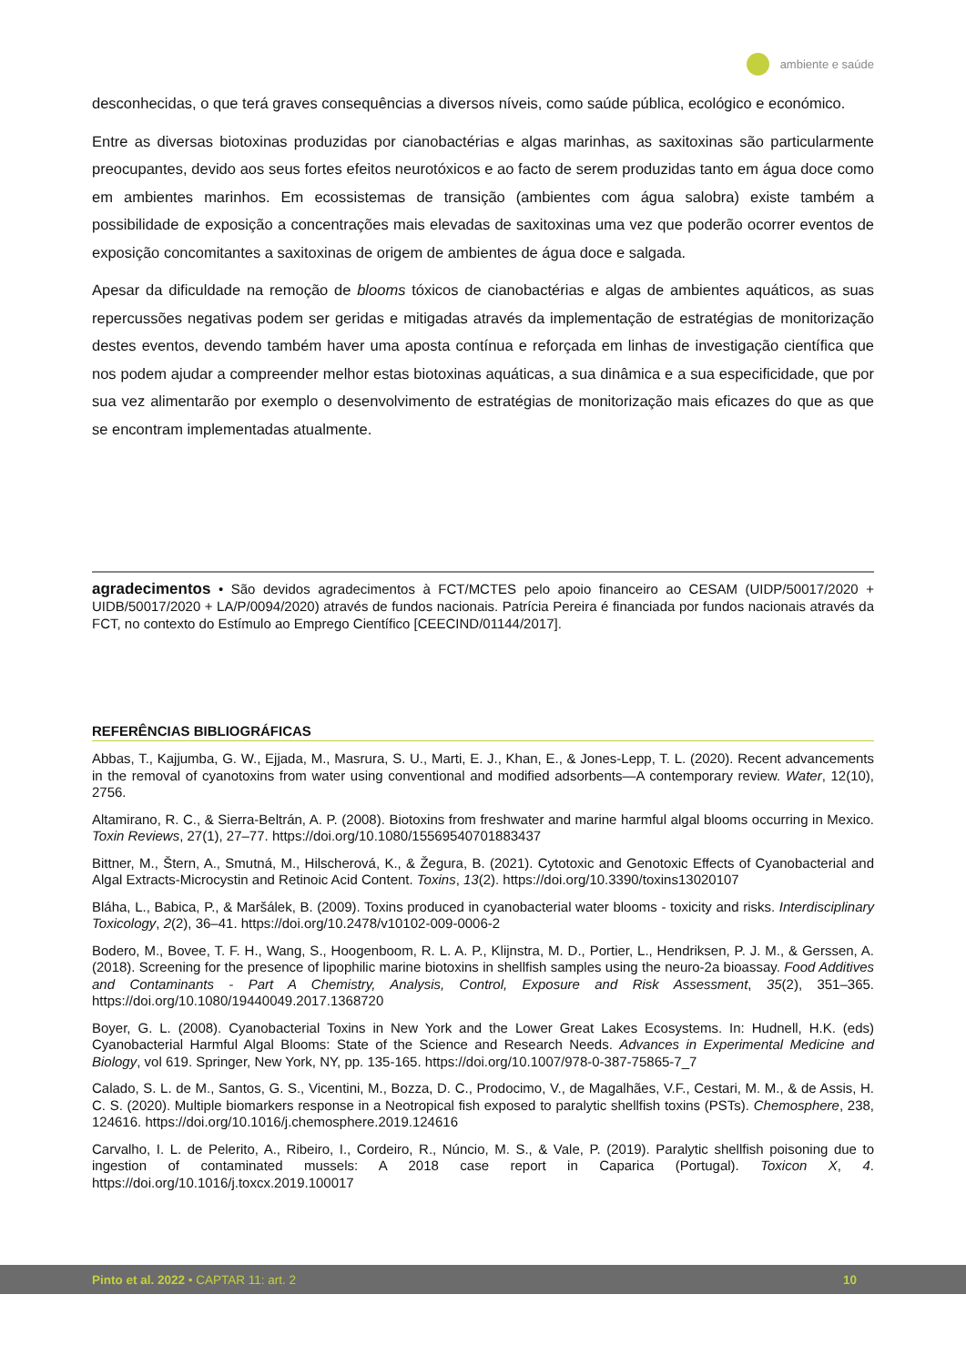ambiente e saúde
desconhecidas, o que terá graves consequências a diversos níveis, como saúde pública, ecológico e económico.
Entre as diversas biotoxinas produzidas por cianobactérias e algas marinhas, as saxitoxinas são particularmente preocupantes, devido aos seus fortes efeitos neurotóxicos e ao facto de serem produzidas tanto em água doce como em ambientes marinhos. Em ecossistemas de transição (ambientes com água salobra) existe também a possibilidade de exposição a concentrações mais elevadas de saxitoxinas uma vez que poderão ocorrer eventos de exposição concomitantes a saxitoxinas de origem de ambientes de água doce e salgada.
Apesar da dificuldade na remoção de blooms tóxicos de cianobactérias e algas de ambientes aquáticos, as suas repercussões negativas podem ser geridas e mitigadas através da implementação de estratégias de monitorização destes eventos, devendo também haver uma aposta contínua e reforçada em linhas de investigação científica que nos podem ajudar a compreender melhor estas biotoxinas aquáticas, a sua dinâmica e a sua especificidade, que por sua vez alimentarão por exemplo o desenvolvimento de estratégias de monitorização mais eficazes do que as que se encontram implementadas atualmente.
agradecimentos • São devidos agradecimentos à FCT/MCTES pelo apoio financeiro ao CESAM (UIDP/50017/2020 + UIDB/50017/2020 + LA/P/0094/2020) através de fundos nacionais. Patrícia Pereira é financiada por fundos nacionais através da FCT, no contexto do Estímulo ao Emprego Científico [CEECIND/01144/2017].
REFERÊNCIAS BIBLIOGRÁFICAS
Abbas, T., Kajjumba, G. W., Ejjada, M., Masrura, S. U., Marti, E. J., Khan, E., & Jones-Lepp, T. L. (2020). Recent advancements in the removal of cyanotoxins from water using conventional and modified adsorbents—A contemporary review. Water, 12(10), 2756.
Altamirano, R. C., & Sierra-Beltrán, A. P. (2008). Biotoxins from freshwater and marine harmful algal blooms occurring in Mexico. Toxin Reviews, 27(1), 27–77. https://doi.org/10.1080/15569540701883437
Bittner, M., Štern, A., Smutná, M., Hilscherová, K., & Žegura, B. (2021). Cytotoxic and Genotoxic Effects of Cyanobacterial and Algal Extracts-Microcystin and Retinoic Acid Content. Toxins, 13(2). https://doi.org/10.3390/toxins13020107
Bláha, L., Babica, P., & Maršálek, B. (2009). Toxins produced in cyanobacterial water blooms - toxicity and risks. Interdisciplinary Toxicology, 2(2), 36–41. https://doi.org/10.2478/v10102-009-0006-2
Bodero, M., Bovee, T. F. H., Wang, S., Hoogenboom, R. L. A. P., Klijnstra, M. D., Portier, L., Hendriksen, P. J. M., & Gerssen, A. (2018). Screening for the presence of lipophilic marine biotoxins in shellfish samples using the neuro-2a bioassay. Food Additives and Contaminants - Part A Chemistry, Analysis, Control, Exposure and Risk Assessment, 35(2), 351–365. https://doi.org/10.1080/19440049.2017.1368720
Boyer, G. L. (2008). Cyanobacterial Toxins in New York and the Lower Great Lakes Ecosystems. In: Hudnell, H.K. (eds) Cyanobacterial Harmful Algal Blooms: State of the Science and Research Needs. Advances in Experimental Medicine and Biology, vol 619. Springer, New York, NY, pp. 135-165. https://doi.org/10.1007/978-0-387-75865-7_7
Calado, S. L. de M., Santos, G. S., Vicentini, M., Bozza, D. C., Prodocimo, V., de Magalhães, V.F., Cestari, M. M., & de Assis, H. C. S. (2020). Multiple biomarkers response in a Neotropical fish exposed to paralytic shellfish toxins (PSTs). Chemosphere, 238, 124616. https://doi.org/10.1016/j.chemosphere.2019.124616
Carvalho, I. L. de Pelerito, A., Ribeiro, I., Cordeiro, R., Núncio, M. S., & Vale, P. (2019). Paralytic shellfish poisoning due to ingestion of contaminated mussels: A 2018 case report in Caparica (Portugal). Toxicon X, 4. https://doi.org/10.1016/j.toxcx.2019.100017
Pinto et al. 2022 • CAPTAR 11: art. 2 10